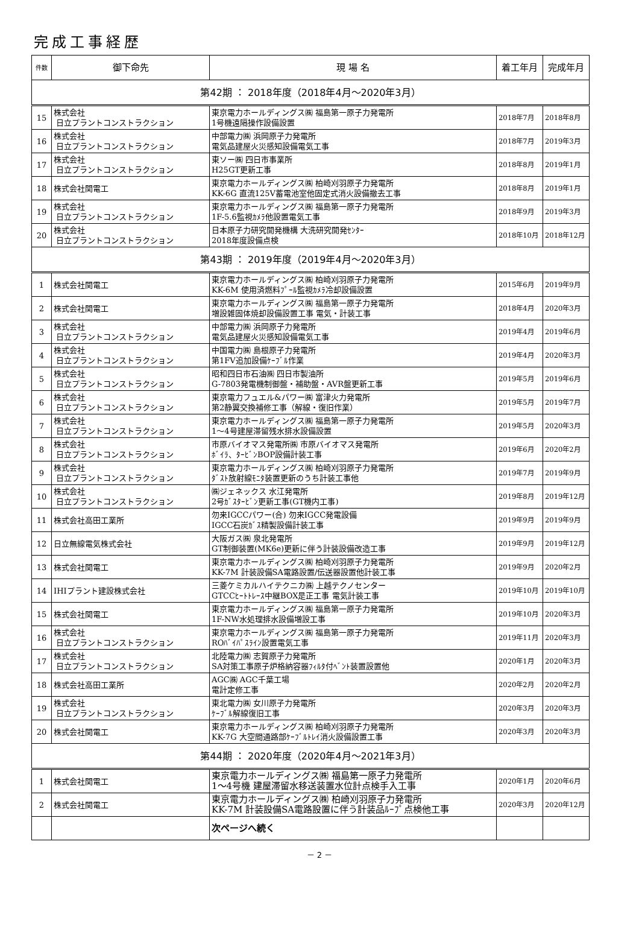完成工事経歴
| 件数 | 御下命先 | 現 場 名 | 着工年月 | 完成年月 |
| --- | --- | --- | --- | --- |
| 第42期 ： 2018年度（2018年4月～2020年3月） | | | | |
| 15 | 株式会社 日立プラントコンストラクション | 東京電力ホールディングス㈱ 福島第一原子力発電所 1号機遠隔操作設備設置 | 2018年7月 | 2018年8月 |
| 16 | 株式会社 日立プラントコンストラクション | 中部電力㈱ 浜岡原子力発電所 電気品建屋火災感知設備電気工事 | 2018年7月 | 2019年3月 |
| 17 | 株式会社 日立プラントコンストラクション | 東ソー㈱ 四日市事業所 H25GT更新工事 | 2018年8月 | 2019年1月 |
| 18 | 株式会社関電工 | 東京電力ホールディングス㈱ 柏崎刈羽原子力発電所 KK-6G 直流125V蓄電池室他固定式消火設備撤去工事 | 2018年8月 | 2019年1月 |
| 19 | 株式会社 日立プラントコンストラクション | 東京電力ホールディングス㈱ 福島第一原子力発電所 1F-5.6監視ｶﾒﾗ他設置電気工事 | 2018年9月 | 2019年3月 |
| 20 | 株式会社 日立プラントコンストラクション | 日本原子力研究開発機構 大洗研究開発ｾﾝﾀｰ 2018年度設備点検 | 2018年10月 | 2018年12月 |
| 第43期 ： 2019年度（2019年4月～2020年3月） | | | | |
| 1 | 株式会社関電工 | 東京電力ホールディングス㈱ 柏崎刈羽原子力発電所 KK-6M 使用済燃料ﾌﾟｰﾙ監視ｶﾒﾗ冷却設備設置 | 2015年6月 | 2019年9月 |
| 2 | 株式会社関電工 | 東京電力ホールディングス㈱ 福島第一原子力発電所 増設雑固体焼却設備設置工事 電気・計装工事 | 2018年4月 | 2020年3月 |
| 3 | 株式会社 日立プラントコンストラクション | 中部電力㈱ 浜岡原子力発電所 電気品建屋火災感知設備電気工事 | 2019年4月 | 2019年6月 |
| 4 | 株式会社 日立プラントコンストラクション | 中国電力㈱ 島根原子力発電所 第1FV追加設備ｹｰﾌﾞﾙ作業 | 2019年4月 | 2020年3月 |
| 5 | 株式会社 日立プラントコンストラクション | 昭和四日市石油㈱ 四日市製油所 G-7803発電機制御盤・補助盤・AVR盤更新工事 | 2019年5月 | 2019年6月 |
| 6 | 株式会社 日立プラントコンストラクション | 東京電力フュエル&パワー㈱ 富津火力発電所 第2静翼交換補修工事（解線・復旧作業） | 2019年5月 | 2019年7月 |
| 7 | 株式会社 日立プラントコンストラクション | 東京電力ホールディングス㈱ 福島第一原子力発電所 1～4号建屋滞留残水排水設備設置 | 2019年5月 | 2020年3月 |
| 8 | 株式会社 日立プラントコンストラクション | 市原バイオマス発電所㈱ 市原バイオマス発電所 ﾎﾞｲﾗ、ﾀｰﾋﾞﾝBOP設備計装工事 | 2019年6月 | 2020年2月 |
| 9 | 株式会社 日立プラントコンストラクション | 東京電力ホールディングス㈱ 柏崎刈羽原子力発電所 ﾀﾞｽﾄ放射線ﾓﾆﾀ装置更新のうち計装工事他 | 2019年7月 | 2019年9月 |
| 10 | 株式会社 日立プラントコンストラクション | ㈱ジェネックス 水江発電所 2号ｶﾞｽﾀｰﾋﾞﾝ更新工事(GT機内工事) | 2019年8月 | 2019年12月 |
| 11 | 株式会社高田工業所 | 勿来IGCCパワー(合) 勿来IGCC発電設備 IGCC石炭ｶﾞｽ精製設備計装工事 | 2019年9月 | 2019年9月 |
| 12 | 日立無線電気株式会社 | 大阪ガス㈱ 泉北発電所 GT制御装置(MK6e)更新に伴う計装設備改造工事 | 2019年9月 | 2019年12月 |
| 13 | 株式会社関電工 | 東京電力ホールディングス㈱ 柏崎刈羽原子力発電所 KK-7M 計装設備SA電路設置/伝送器設置他計装工事 | 2019年9月 | 2020年2月 |
| 14 | IHIプラント建設株式会社 | 三菱ケミカルハイテクニカ㈱ 上越テクノセンター GTCCﾋｰﾄﾄﾚｰｽ中継BOX是正工事 電気計装工事 | 2019年10月 | 2019年10月 |
| 15 | 株式会社関電工 | 東京電力ホールディングス㈱ 福島第一原子力発電所 1F-NW水処理排水設備増設工事 | 2019年10月 | 2020年3月 |
| 16 | 株式会社 日立プラントコンストラクション | 東京電力ホールディングス㈱ 福島第一原子力発電所 ROﾊﾞｲﾊﾟｽﾗｲﾝ設置電気工事 | 2019年11月 | 2020年3月 |
| 17 | 株式会社 日立プラントコンストラクション | 北陸電力㈱ 志賀原子力発電所 SA対策工事原子炉格納容器ﾌｨﾙﾀ付ﾍﾞﾝﾄ装置設置他 | 2020年1月 | 2020年3月 |
| 18 | 株式会社高田工業所 | AGC㈱ AGC千葉工場 電計定修工事 | 2020年2月 | 2020年2月 |
| 19 | 株式会社 日立プラントコンストラクション | 東北電力㈱ 女川原子力発電所 ｹｰﾌﾞﾙ解線復旧工事 | 2020年3月 | 2020年3月 |
| 20 | 株式会社関電工 | 東京電力ホールディングス㈱ 柏崎刈羽原子力発電所 KK-7G 大空間通路部ｹｰﾌﾞﾙﾄﾚｲ消火設備設置工事 | 2020年3月 | 2020年3月 |
| 第44期 ： 2020年度（2020年4月～2021年3月） | | | | |
| 1 | 株式会社関電工 | 東京電力ホールディングス㈱ 福島第一原子力発電所 1～4号機 建屋滞留水移送装置水位計点検手入工事 | 2020年1月 | 2020年6月 |
| 2 | 株式会社関電工 | 東京電力ホールディングス㈱ 柏崎刈羽原子力発電所 KK-7M 計装設備SA電路設置に伴う計装品ﾙｰﾌﾟ点検他工事 | 2020年3月 | 2020年12月 |
| | | 次ページへ続く | | |
－ 2 －